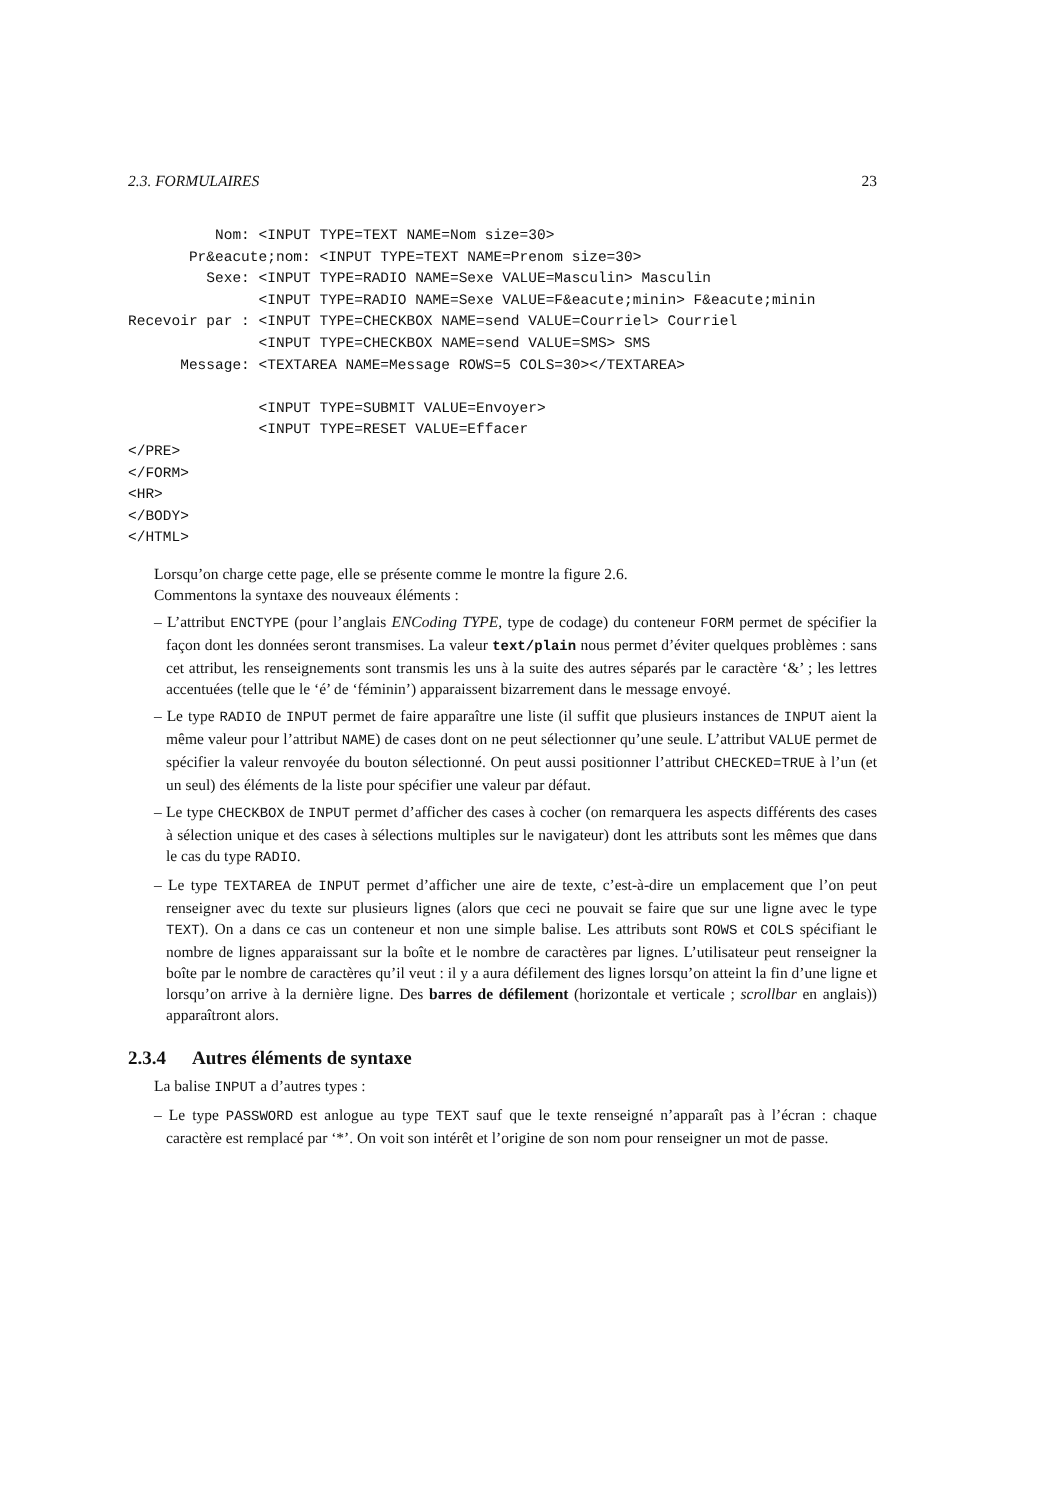2.3. FORMULAIRES 23
          Nom: <INPUT TYPE=TEXT NAME=Nom size=30>
       Pr&eacute;nom: <INPUT TYPE=TEXT NAME=Prenom size=30>
         Sexe: <INPUT TYPE=RADIO NAME=Sexe VALUE=Masculin> Masculin
               <INPUT TYPE=RADIO NAME=Sexe VALUE=F&eacute;minin> F&eacute;minin
Recevoir par : <INPUT TYPE=CHECKBOX NAME=send VALUE=Courriel> Courriel
               <INPUT TYPE=CHECKBOX NAME=send VALUE=SMS> SMS
      Message: <TEXTAREA NAME=Message ROWS=5 COLS=30></TEXTAREA>

               <INPUT TYPE=SUBMIT VALUE=Envoyer>
               <INPUT TYPE=RESET VALUE=Effacer
</PRE>
</FORM>
<HR>
</BODY>
</HTML>
Lorsqu’on charge cette page, elle se présente comme le montre la figure 2.6.
Commentons la syntaxe des nouveaux éléments :
– L’attribut ENCTYPE (pour l’anglais ENCoding TYPE, type de codage) du conteneur FORM permet de spécifier la façon dont les données seront transmises. La valeur text/plain nous permet d’éviter quelques problèmes : sans cet attribut, les renseignements sont transmis les uns à la suite des autres séparés par le caractère ‘&’ ; les lettres accentuées (telle que le ‘é’ de ‘féminin’) apparaissent bizarrement dans le message envoyé.
– Le type RADIO de INPUT permet de faire apparaître une liste (il suffit que plusieurs instances de INPUT aient la même valeur pour l’attribut NAME) de cases dont on ne peut sélectionner qu’une seule. L’attribut VALUE permet de spécifier la valeur renvoyée du bouton sélectionné. On peut aussi positionner l’attribut CHECKED=TRUE à l’un (et un seul) des éléments de la liste pour spécifier une valeur par défaut.
– Le type CHECKBOX de INPUT permet d’afficher des cases à cocher (on remarquera les aspects différents des cases à sélection unique et des cases à sélections multiples sur le navigateur) dont les attributs sont les mêmes que dans le cas du type RADIO.
– Le type TEXTAREA de INPUT permet d’afficher une aire de texte, c’est-à-dire un emplacement que l’on peut renseigner avec du texte sur plusieurs lignes (alors que ceci ne pouvait se faire que sur une ligne avec le type TEXT). On a dans ce cas un conteneur et non une simple balise. Les attributs sont ROWS et COLS spécifiant le nombre de lignes apparaissant sur la boîte et le nombre de caractères par lignes. L’utilisateur peut renseigner la boîte par le nombre de caractères qu’il veut : il y a aura défilement des lignes lorsqu’on atteint la fin d’une ligne et lorsqu’on arrive à la dernière ligne. Des barres de défilement (horizontale et verticale ; scrollbar en anglais)) apparaîtront alors.
2.3.4 Autres éléments de syntaxe
La balise INPUT a d’autres types :
– Le type PASSWORD est anlogue au type TEXT sauf que le texte renseigné n’apparaît pas à l’écran : chaque caractère est remplacé par ‘*’. On voit son intérêt et l’origine de son nom pour renseigner un mot de passe.